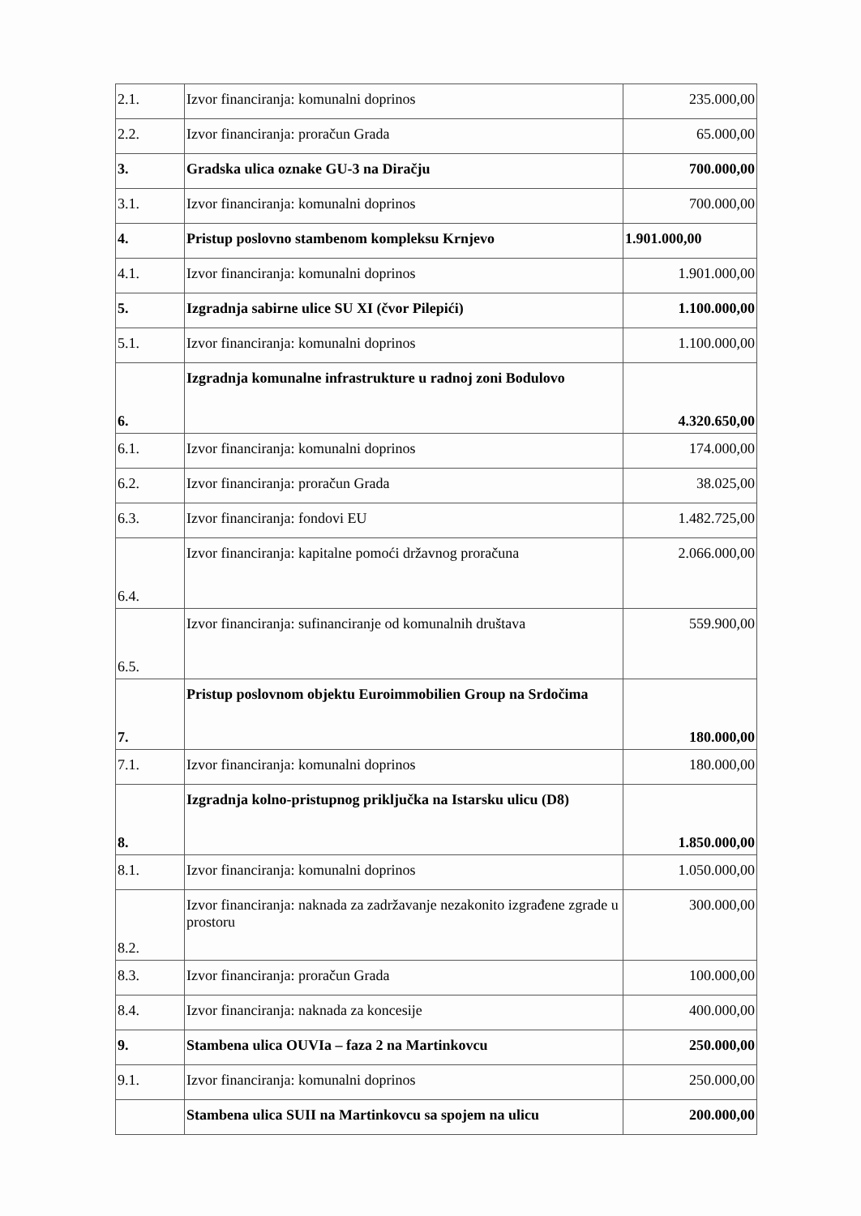| 2.1. | Izvor financiranja: komunalni doprinos | 235.000,00 |
| 2.2. | Izvor financiranja: proračun Grada | 65.000,00 |
| 3. | Gradska ulica oznake GU-3 na Diračju | 700.000,00 |
| 3.1. | Izvor financiranja: komunalni doprinos | 700.000,00 |
| 4. | Pristup poslovno stambenom kompleksu Krnjevo | 1.901.000,00 |
| 4.1. | Izvor financiranja: komunalni doprinos | 1.901.000,00 |
| 5. | Izgradnja sabirne ulice SU XI (čvor Pilepići) | 1.100.000,00 |
| 5.1. | Izvor financiranja: komunalni doprinos | 1.100.000,00 |
| 6. | Izgradnja komunalne infrastrukture u radnoj zoni Bodulovo | 4.320.650,00 |
| 6.1. | Izvor financiranja: komunalni doprinos | 174.000,00 |
| 6.2. | Izvor financiranja: proračun Grada | 38.025,00 |
| 6.3. | Izvor financiranja: fondovi EU | 1.482.725,00 |
| 6.4. | Izvor financiranja: kapitalne pomoći državnog proračuna | 2.066.000,00 |
| 6.5. | Izvor financiranja: sufinanciranje od komunalnih društava | 559.900,00 |
| 7. | Pristup poslovnom objektu Euroimmobilien Group na Srdočima | 180.000,00 |
| 7.1. | Izvor financiranja: komunalni doprinos | 180.000,00 |
| 8. | Izgradnja kolno-pristupnog priključka na Istarsku ulicu (D8) | 1.850.000,00 |
| 8.1. | Izvor financiranja: komunalni doprinos | 1.050.000,00 |
| 8.2. | Izvor financiranja: naknada za zadržavanje nezakonito izgrađene zgrade u prostoru | 300.000,00 |
| 8.3. | Izvor financiranja: proračun Grada | 100.000,00 |
| 8.4. | Izvor financiranja: naknada za koncesije | 400.000,00 |
| 9. | Stambena ulica OUVIa – faza 2 na Martinkovcu | 250.000,00 |
| 9.1. | Izvor financiranja: komunalni doprinos | 250.000,00 |
| | Stambena ulica SUII na Martinkovcu sa spojem na ulicu | 200.000,00 |